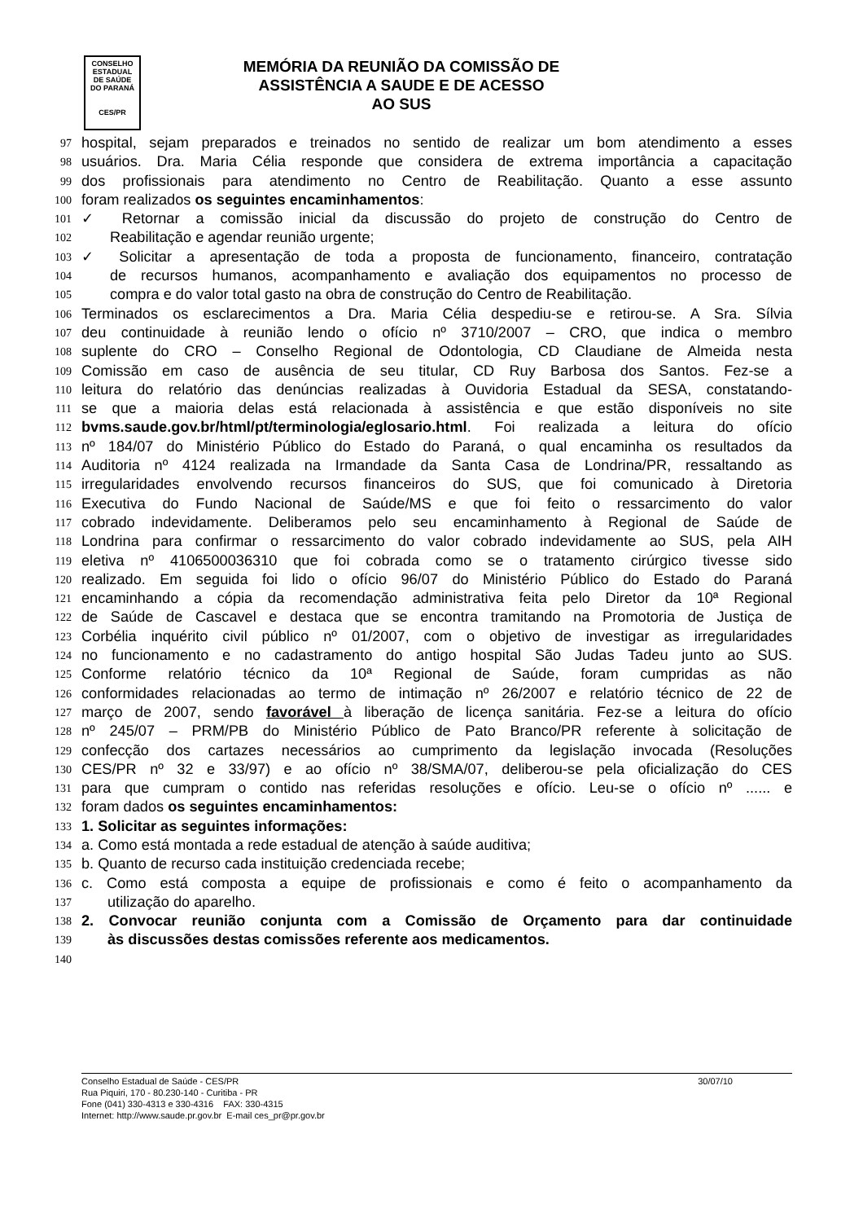CONSELHO
ESTADUAL
DE SAÚDE
DO PARANÁ
CES/PR
MEMÓRIA DA REUNIÃO DA COMISSÃO DE
ASSISTÊNCIA A SAUDE E DE ACESSO
AO SUS
97 hospital, sejam preparados e treinados no sentido de realizar um bom atendimento a esses
98 usuários. Dra. Maria Célia responde que considera de extrema importância a capacitação
99 dos profissionais para atendimento no Centro de Reabilitação. Quanto a esse assunto
100 foram realizados os seguintes encaminhamentos:
101 ✓ Retornar a comissão inicial da discussão do projeto de construção do Centro de
102 Reabilitação e agendar reunião urgente;
103 ✓ Solicitar a apresentação de toda a proposta de funcionamento, financeiro, contratação
104 de recursos humanos, acompanhamento e avaliação dos equipamentos no processo de
105 compra e do valor total gasto na obra de construção do Centro de Reabilitação.
106 Terminados os esclarecimentos a Dra. Maria Célia despediu-se e retirou-se. A Sra. Sílvia
107 deu continuidade à reunião lendo o ofício nº 3710/2007 – CRO, que indica o membro
108 suplente do CRO – Conselho Regional de Odontologia, CD Claudiane de Almeida nesta
109 Comissão em caso de ausência de seu titular, CD Ruy Barbosa dos Santos. Fez-se a
110 leitura do relatório das denúncias realizadas à Ouvidoria Estadual da SESA, constatando-
111 se que a maioria delas está relacionada à assistência e que estão disponíveis no site
112 bvms.saude.gov.br/html/pt/terminologia/eglosario.html. Foi realizada a leitura do ofício
113 nº 184/07 do Ministério Público do Estado do Paraná, o qual encaminha os resultados da
114 Auditoria nº 4124 realizada na Irmandade da Santa Casa de Londrina/PR, ressaltando as
115 irregularidades envolvendo recursos financeiros do SUS, que foi comunicado à Diretoria
116 Executiva do Fundo Nacional de Saúde/MS e que foi feito o ressarcimento do valor
117 cobrado indevidamente. Deliberamos pelo seu encaminhamento à Regional de Saúde de
118 Londrina para confirmar o ressarcimento do valor cobrado indevidamente ao SUS, pela AIH
119 eletiva nº 4106500036310 que foi cobrada como se o tratamento cirúrgico tivesse sido
120 realizado. Em seguida foi lido o ofício 96/07 do Ministério Público do Estado do Paraná
121 encaminhando a cópia da recomendação administrativa feita pelo Diretor da 10ª Regional
122 de Saúde de Cascavel e destaca que se encontra tramitando na Promotoria de Justiça de
123 Corbélia inquérito civil público nº 01/2007, com o objetivo de investigar as irregularidades
124 no funcionamento e no cadastramento do antigo hospital São Judas Tadeu junto ao SUS.
125 Conforme relatório técnico da 10ª Regional de Saúde, foram cumpridas as não
126 conformidades relacionadas ao termo de intimação nº 26/2007 e relatório técnico de 22 de
127 março de 2007, sendo favorável à liberação de licença sanitária. Fez-se a leitura do ofício
128 nº 245/07 – PRM/PB do Ministério Público de Pato Branco/PR referente à solicitação de
129 confecção dos cartazes necessários ao cumprimento da legislação invocada (Resoluções
130 CES/PR nº 32 e 33/97) e ao ofício nº 38/SMA/07, deliberou-se pela oficialização do CES
131 para que cumpram o contido nas referidas resoluções e ofício. Leu-se o ofício nº ...... e
132 foram dados os seguintes encaminhamentos:
133 1. Solicitar as seguintes informações:
134 a. Como está montada a rede estadual de atenção à saúde auditiva;
135 b. Quanto de recurso cada instituição credenciada recebe;
136 c. Como está composta a equipe de profissionais e como é feito o acompanhamento da
137 utilização do aparelho.
138 2. Convocar reunião conjunta com a Comissão de Orçamento para dar continuidade
139 às discussões destas comissões referente aos medicamentos.
140
Conselho Estadual de Saúde - CES/PR 30/07/10
Rua Piquiri, 170 - 80.230-140 - Curitiba - PR
Fone (041) 330-4313 e 330-4316 FAX: 330-4315
Internet: http://www.saude.pr.gov.br E-mail ces_pr@pr.gov.br